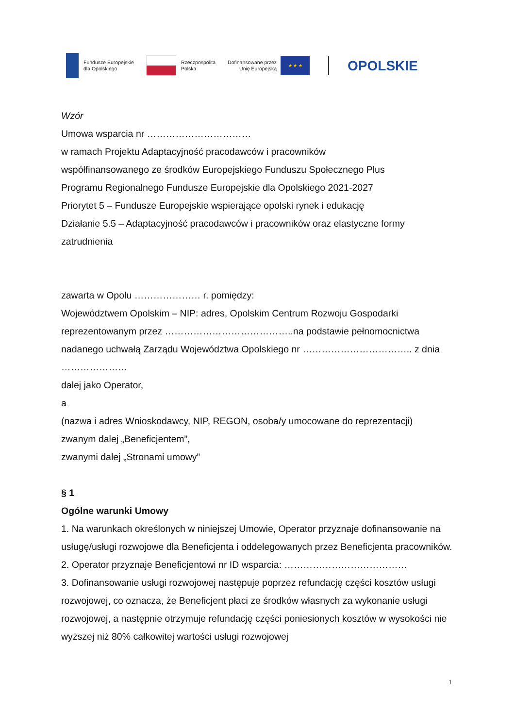Fundusze Europejskie
dla Opolskiego
Rzeczpospolita
Polska
Dofinansowane przez
Unię Europejską
★ ★ ★
OPOLSKIE
Wzór
Umowa wsparcia nr ……………………………
w ramach Projektu Adaptacyjność pracodawców i pracowników
współfinansowanego ze środków Europejskiego Funduszu Społecznego Plus
Programu Regionalnego Fundusze Europejskie dla Opolskiego 2021-2027
Priorytet 5 – Fundusze Europejskie wspierające opolski rynek i edukację
Działanie 5.5 – Adaptacyjność pracodawców i pracowników oraz elastyczne formy zatrudnienia
zawarta w Opolu ………………… r. pomiędzy:
Województwem Opolskim – NIP: adres, Opolskim Centrum Rozwoju Gospodarki reprezentowanym przez …………………………………..na podstawie pełnomocnictwa nadanego uchwałą Zarządu Województwa Opolskiego nr …………………………….. z dnia …………………
dalej jako Operator,
a
(nazwa i adres Wnioskodawcy, NIP, REGON, osoba/y umocowane do reprezentacji)
zwanym dalej „Beneficjentem”,
zwanymi dalej „Stronami umowy”
§ 1
Ogólne warunki Umowy
1. Na warunkach określonych w niniejszej Umowie, Operator przyznaje dofinansowanie na usługę/usługi rozwojowe dla Beneficjenta i oddelegowanych przez Beneficjenta pracowników.
2. Operator przyznaje Beneficjentowi nr ID wsparcia: …………………………………
3. Dofinansowanie usługi rozwojowej następuje poprzez refundację części kosztów usługi rozwojowej, co oznacza, że Beneficjent płaci ze środków własnych za wykonanie usługi rozwojowej, a następnie otrzymuje refundację części poniesionych kosztów w wysokości nie wyższej niż 80% całkowitej wartości usługi rozwojowej
1